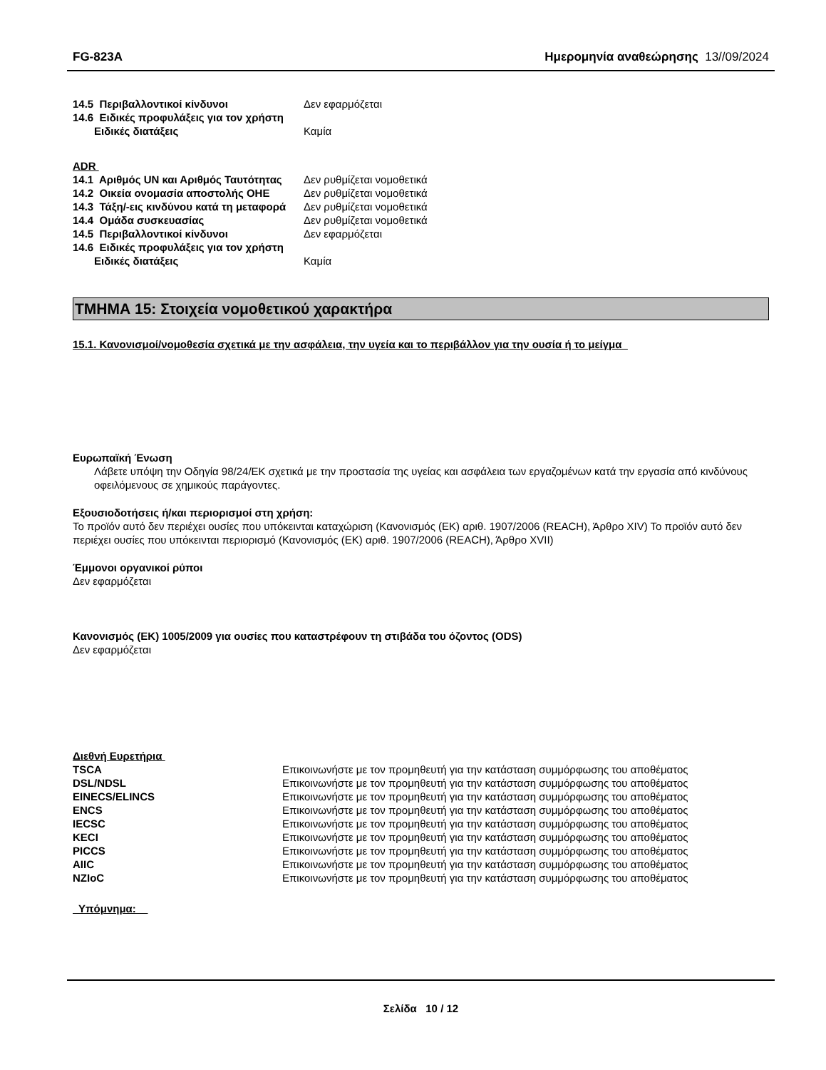FG-823A Ημερομηνία αναθεώρησης 13//09/2024
| 14.5 Περιβαλλοντικοί κίνδυνοι | Δεν εφαρμόζεται |
| 14.6 Ειδικές προφυλάξεις για τον χρήστη | |
| Ειδικές διατάξεις | Καμία |
ADR
| 14.1 Αριθμός UN και Αριθμός Ταυτότητας | Δεν ρυθμίζεται νομοθετικά |
| 14.2 Οικεία ονομασία αποστολής ΟΗΕ | Δεν ρυθμίζεται νομοθετικά |
| 14.3 Τάξη/-εις κινδύνου κατά τη μεταφορά | Δεν ρυθμίζεται νομοθετικά |
| 14.4 Ομάδα συσκευασίας | Δεν ρυθμίζεται νομοθετικά |
| 14.5 Περιβαλλοντικοί κίνδυνοι | Δεν εφαρμόζεται |
| 14.6 Ειδικές προφυλάξεις για τον χρήστη | |
| Ειδικές διατάξεις | Καμία |
ΤΜΗΜΑ 15: Στοιχεία νομοθετικού χαρακτήρα
15.1. Κανονισμοί/νομοθεσία σχετικά με την ασφάλεια, την υγεία και το περιβάλλον για την ουσία ή το μείγμα
Ευρωπαϊκή Ένωση
Λάβετε υπόψη την Οδηγία 98/24/ΕΚ σχετικά με την προστασία της υγείας και ασφάλεια των εργαζομένων κατά την εργασία από κινδύνους οφειλόμενους σε χημικούς παράγοντες.
Εξουσιοδοτήσεις ή/και περιορισμοί στη χρήση:
Το προϊόν αυτό δεν περιέχει ουσίες που υπόκεινται καταχώριση (Κανονισμός (ΕΚ) αριθ. 1907/2006 (REACH), Άρθρο XIV) Το προϊόν αυτό δεν περιέχει ουσίες που υπόκεινται περιορισμό (Κανονισμός (ΕΚ) αριθ. 1907/2006 (REACH), Άρθρο XVII)
Έμμονοι οργανικοί ρύποι
Δεν εφαρμόζεται
Κανονισμός (ΕΚ) 1005/2009 για ουσίες που καταστρέφουν τη στιβάδα του όζοντος (ODS)
Δεν εφαρμόζεται
Διεθνή Ευρετήρια
| TSCA | Επικοινωνήστε με τον προμηθευτή για την κατάσταση συμμόρφωσης του αποθέματος |
| DSL/NDSL | Επικοινωνήστε με τον προμηθευτή για την κατάσταση συμμόρφωσης του αποθέματος |
| EINECS/ELINCS | Επικοινωνήστε με τον προμηθευτή για την κατάσταση συμμόρφωσης του αποθέματος |
| ENCS | Επικοινωνήστε με τον προμηθευτή για την κατάσταση συμμόρφωσης του αποθέματος |
| IECSC | Επικοινωνήστε με τον προμηθευτή για την κατάσταση συμμόρφωσης του αποθέματος |
| KECI | Επικοινωνήστε με τον προμηθευτή για την κατάσταση συμμόρφωσης του αποθέματος |
| PICCS | Επικοινωνήστε με τον προμηθευτή για την κατάσταση συμμόρφωσης του αποθέματος |
| AIIC | Επικοινωνήστε με τον προμηθευτή για την κατάσταση συμμόρφωσης του αποθέματος |
| NZIoC | Επικοινωνήστε με τον προμηθευτή για την κατάσταση συμμόρφωσης του αποθέματος |
Υπόμνημα:
Σελίδα 10 / 12